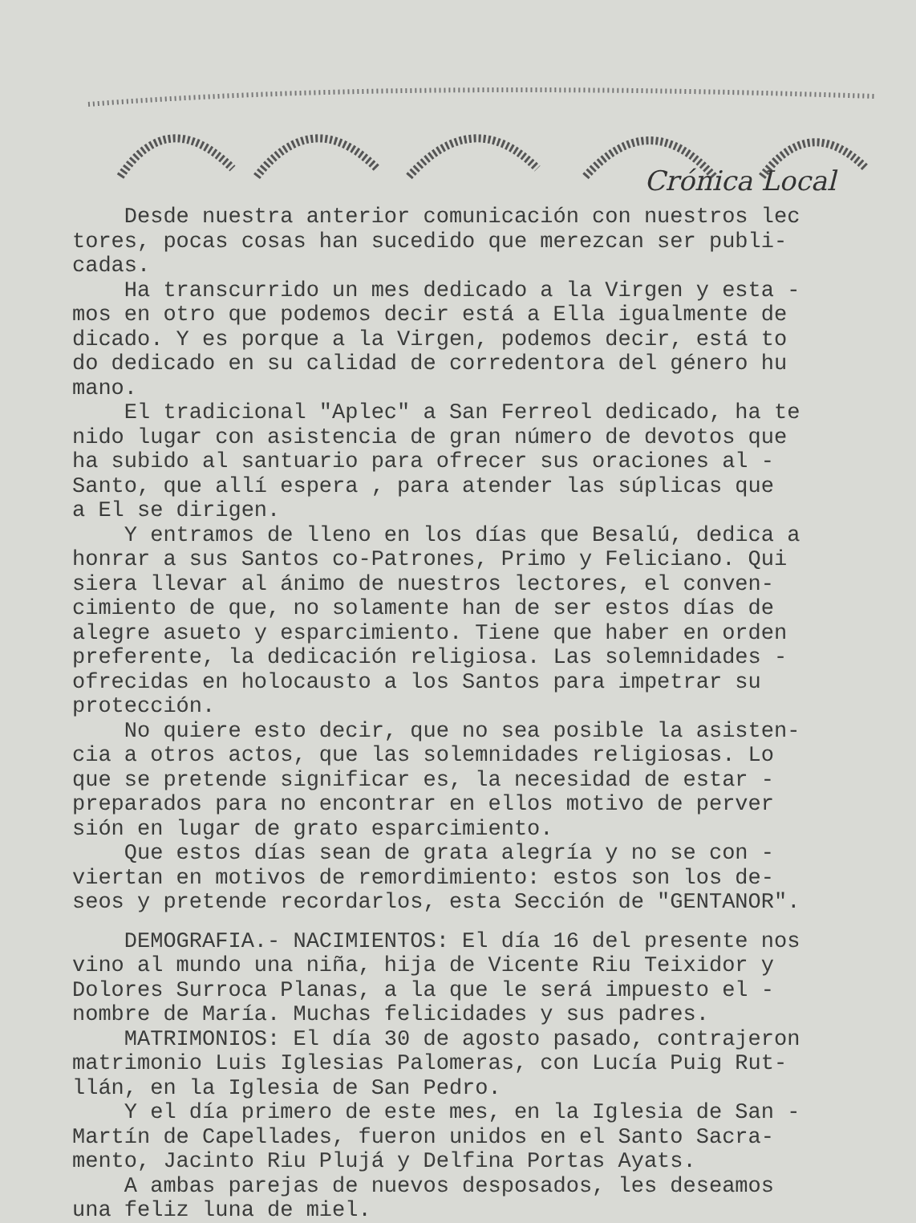Crónica Local
Desde nuestra anterior comunicación con nuestros lec tores, pocas cosas han sucedido que merezcan ser publi- cadas. Ha transcurrido un mes dedicado a la Virgen y esta - mos en otro que podemos decir está a Ella igualmente de dicado. Y es porque a la Virgen, podemos decir, está to do dedicado en su calidad de corredentora del género hu mano. El tradicional "Aplec" a San Ferreol dedicado, ha te nido lugar con asistencia de gran número de devotos que ha subido al santuario para ofrecer sus oraciones al - Santo, que allí espera , para atender las súplicas que a El se dirigen. Y entramos de lleno en los días que Besalú, dedica a honrar a sus Santos co-Patrones, Primo y Feliciano. Qui siera llevar al ánimo de nuestros lectores, el conven- cimiento de que, no solamente han de ser estos días de alegre asueto y esparcimiento. Tiene que haber en orden preferente, la dedicación religiosa. Las solemnidades - ofrecidas en holocausto a los Santos para impetrar su protección. No quiere esto decir, que no sea posible la asisten- cia a otros actos, que las solemnidades religiosas. Lo que se pretende significar es, la necesidad de estar - preparados para no encontrar en ellos motivo de perver sión en lugar de grato esparcimiento. Que estos días sean de grata alegría y no se con - viertan en motivos de remordimiento: estos son los de- seos y pretende recordarlos, esta Sección de "GENTANOR".
DEMOGRAFIA.- NACIMIENTOS: El día 16 del presente nos vino al mundo una niña, hija de Vicente Riu Teixidor y Dolores Surroca Planas, a la que le será impuesto el - nombre de María. Muchas felicidades y sus padres. MATRIMONIOS: El día 30 de agosto pasado, contrajeron matrimonio Luis Iglesias Palomeras, con Lucía Puig Rut- llán, en la Iglesia de San Pedro. Y el día primero de este mes, en la Iglesia de San - Martín de Capellades, fueron unidos en el Santo Sacra- mento, Jacinto Riu Plujá y Delfina Portas Ayats. A ambas parejas de nuevos desposados, les deseamos una feliz luna de miel.